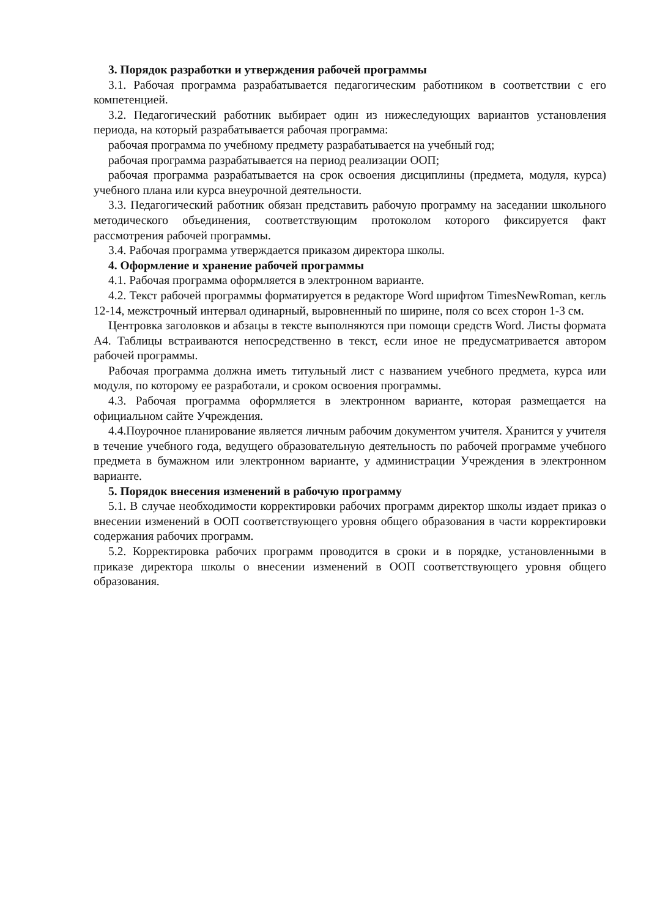3. Порядок разработки и утверждения рабочей программы
3.1. Рабочая программа разрабатывается педагогическим работником в соответствии с его компетенцией.
3.2. Педагогический работник выбирает один из нижеследующих вариантов установления периода, на который разрабатывается рабочая программа:
рабочая программа по учебному предмету разрабатывается на учебный год;
рабочая программа разрабатывается на период реализации ООП;
рабочая программа разрабатывается на срок освоения дисциплины (предмета, модуля, курса) учебного плана или курса внеурочной деятельности.
3.3. Педагогический работник обязан представить рабочую программу на заседании школьного методического объединения, соответствующим протоколом которого фиксируется факт рассмотрения рабочей программы.
3.4. Рабочая программа утверждается приказом директора школы.
4. Оформление и хранение рабочей программы
4.1. Рабочая программа оформляется в электронном варианте.
4.2. Текст рабочей программы форматируется в редакторе Word шрифтом TimesNewRoman, кегль 12-14, межстрочный интервал одинарный, выровненный по ширине, поля со всех сторон 1-3 см.
Центровка заголовков и абзацы в тексте выполняются при помощи средств Word. Листы формата А4. Таблицы встраиваются непосредственно в текст, если иное не предусматривается автором рабочей программы.
Рабочая программа должна иметь титульный лист с названием учебного предмета, курса или модуля, по которому ее разработали, и сроком освоения программы.
4.3. Рабочая программа оформляется в электронном варианте, которая размещается на официальном сайте Учреждения.
4.4.Поурочное планирование является личным рабочим документом учителя. Хранится у учителя в течение учебного года, ведущего образовательную деятельность по рабочей программе учебного предмета в бумажном или электронном варианте, у администрации Учреждения в электронном варианте.
5. Порядок внесения изменений в рабочую программу
5.1. В случае необходимости корректировки рабочих программ директор школы издает приказ о внесении изменений в ООП соответствующего уровня общего образования в части корректировки содержания рабочих программ.
5.2. Корректировка рабочих программ проводится в сроки и в порядке, установленными в приказе директора школы о внесении изменений в ООП соответствующего уровня общего образования.